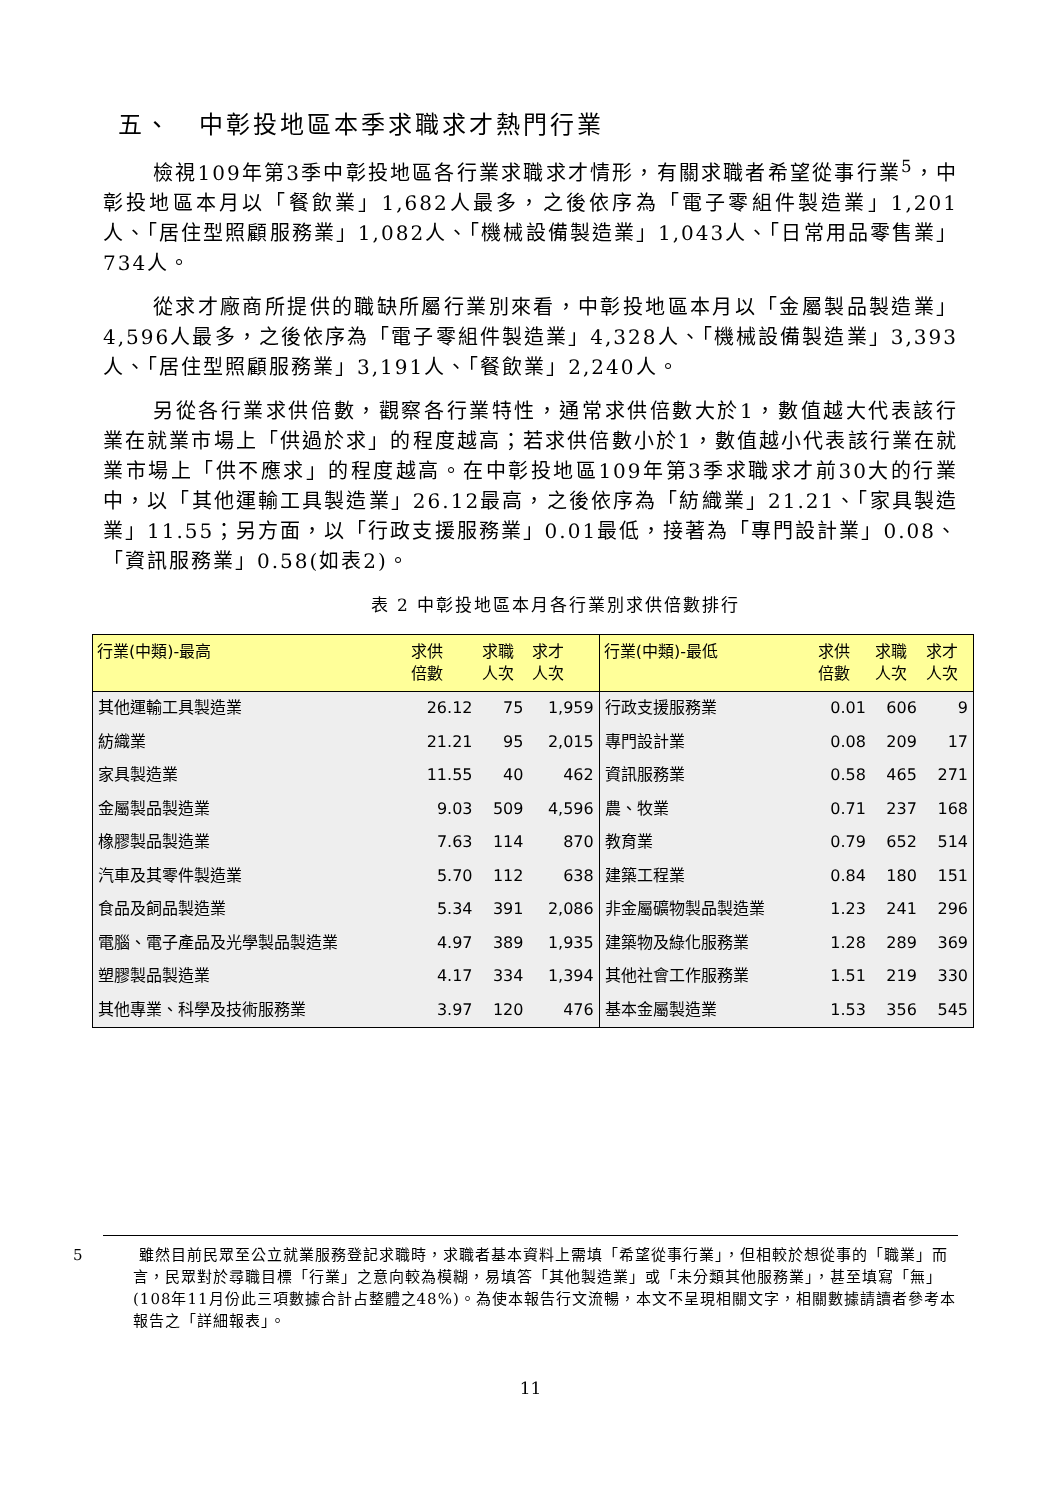五、　中彰投地區本季求職求才熱門行業
檢視109年第3季中彰投地區各行業求職求才情形，有關求職者希望從事行業<sup>5</sup>，中彰投地區本月以「餐飲業」1,682人最多，之後依序為「電子零組件製造業」1,201人、「居住型照顧服務業」1,082人、「機械設備製造業」1,043人、「日常用品零售業」734人。
從求才廠商所提供的職缺所屬行業別來看，中彰投地區本月以「金屬製品製造業」4,596人最多，之後依序為「電子零組件製造業」4,328人、「機械設備製造業」3,393人、「居住型照顧服務業」3,191人、「餐飲業」2,240人。
另從各行業求供倍數，觀察各行業特性，通常求供倍數大於1，數值越大代表該行業在就業市場上「供過於求」的程度越高；若求供倍數小於1，數值越小代表該行業在就業市場上「供不應求」的程度越高。在中彰投地區109年第3季求職求才前30大的行業中，以「其他運輸工具製造業」26.12最高，之後依序為「紡織業」21.21、「家具製造業」11.55；另方面，以「行政支援服務業」0.01最低，接著為「專門設計業」0.08、「資訊服務業」0.58(如表2)。
表 2 中彰投地區本月各行業別求供倍數排行
| 行業(中類)-最高 | 求供 倍數 | 求職 人次 | 求才 人次 | 行業(中類)-最低 | 求供 倍數 | 求職 人次 | 求才 人次 |
| --- | --- | --- | --- | --- | --- | --- | --- |
| 其他運輸工具製造業 | 26.12 | 75 | 1,959 | 行政支援服務業 | 0.01 | 606 | 9 |
| 紡織業 | 21.21 | 95 | 2,015 | 專門設計業 | 0.08 | 209 | 17 |
| 家具製造業 | 11.55 | 40 | 462 | 資訊服務業 | 0.58 | 465 | 271 |
| 金屬製品製造業 | 9.03 | 509 | 4,596 | 農、牧業 | 0.71 | 237 | 168 |
| 橡膠製品製造業 | 7.63 | 114 | 870 | 教育業 | 0.79 | 652 | 514 |
| 汽車及其零件製造業 | 5.70 | 112 | 638 | 建築工程業 | 0.84 | 180 | 151 |
| 食品及飼品製造業 | 5.34 | 391 | 2,086 | 非金屬礦物製品製造業 | 1.23 | 241 | 296 |
| 電腦、電子產品及光學製品製造業 | 4.97 | 389 | 1,935 | 建築物及綠化服務業 | 1.28 | 289 | 369 |
| 塑膠製品製造業 | 4.17 | 334 | 1,394 | 其他社會工作服務業 | 1.51 | 219 | 330 |
| 其他專業、科學及技術服務業 | 3.97 | 120 | 476 | 基本金屬製造業 | 1.53 | 356 | 545 |
5 雖然目前民眾至公立就業服務登記求職時，求職者基本資料上需填「希望從事行業」，但相較於想從事的「職業」而言，民眾對於尋職目標「行業」之意向較為模糊，易填答「其他製造業」或「未分類其他服務業」，甚至填寫「無」(108年11月份此三項數據合計占整體之48%)。為使本報告行文流暢，本文不呈現相關文字，相關數據請讀者參考本報告之「詳細報表」。
11